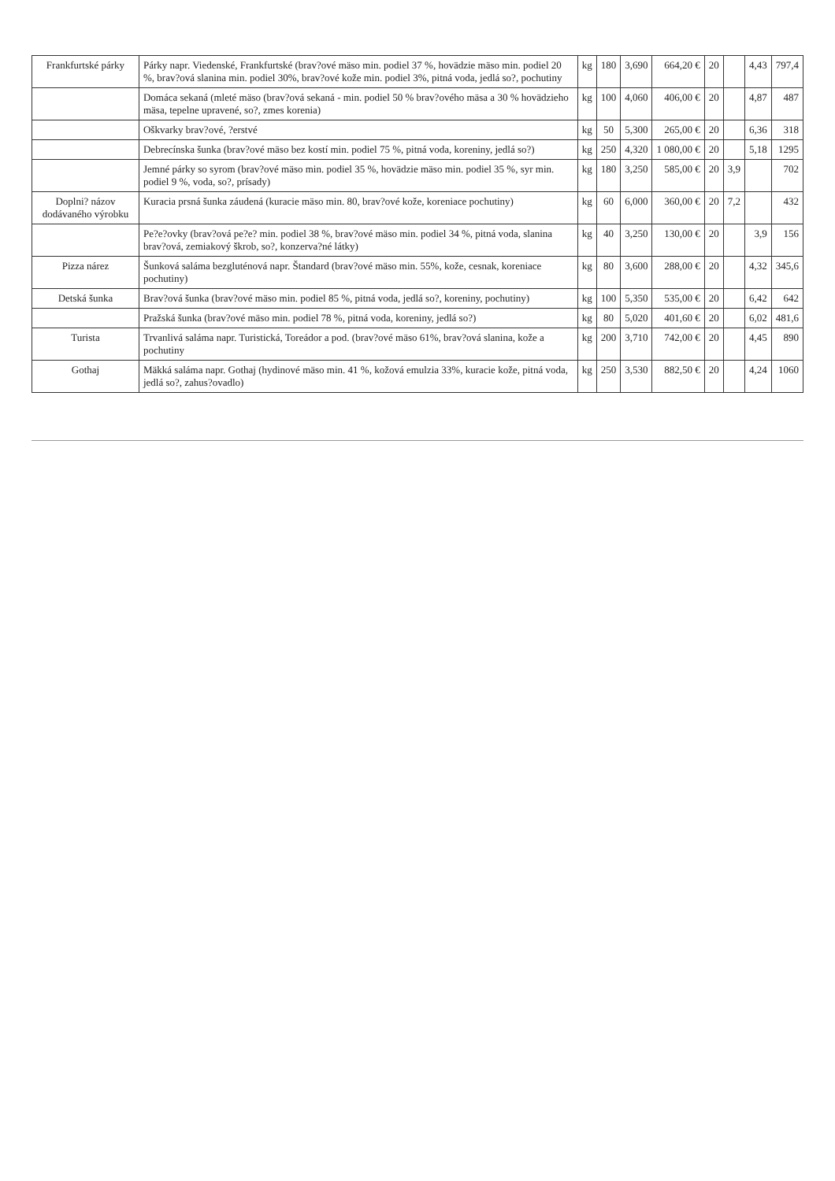| Frankfurtské párky | Párky napr. Viedenské, Frankfurtské (brav?ové mäso min. podiel 37 %, hovädzie mäso min. podiel 20 %, brav?ová slanina min. podiel 30%, brav?ové kože min. podiel 3%, pitná voda, jedlá so?, pochutiny | kg | 180 | 3,690 | 664,20 € | 20 | | 4,43 | 797,4 |
| | Domáca sekaná (mleté mäso (brav?ová sekaná - min. podiel 50 % brav?ového mäsa a 30 % hovädzieho mäsa, tepelne upravené, so?, zmes korenia) | kg | 100 | 4,060 | 406,00 € | 20 | | 4,87 | 487 |
| | Oškvarky brav?ové, ?erstvé | kg | 50 | 5,300 | 265,00 € | 20 | | 6,36 | 318 |
| | Debrecínska šunka (brav?ové mäso bez kostí min. podiel 75 %, pitná voda, koreniny, jedlá so?) | kg | 250 | 4,320 | 1 080,00 € | 20 | | 5,18 | 1295 |
| | Jemné párky so syrom (brav?ové mäso min. podiel 35 %, hovädzie mäso min. podiel 35 %, syr min. podiel 9 %, voda, so?, prísady) | kg | 180 | 3,250 | 585,00 € | 20 | 3,9 | | 702 |
| Doplni? názov dodávaného výrobku | Kuracia prsná šunka záudená (kuracie mäso min. 80, brav?ové kože, koreniace pochutiny) | kg | 60 | 6,000 | 360,00 € | 20 | 7,2 | | 432 |
| | Pe?e?ovky (brav?ová pe?e? min. podiel 38 %, brav?ové mäso min. podiel 34 %, pitná voda, slanina brav?ová, zemiakový škrob, so?, konzerva?né látky) | kg | 40 | 3,250 | 130,00 € | 20 | | 3,9 | 156 |
| Pizza nárez | Šunková saláma bezgluténová napr. Štandard (brav?ové mäso min. 55%, kože, cesnak, koreniace pochutiny) | kg | 80 | 3,600 | 288,00 € | 20 | | 4,32 | 345,6 |
| Detská šunka | Brav?ová šunka (brav?ové mäso min. podiel 85 %, pitná voda, jedlá so?, koreniny, pochutiny) | kg | 100 | 5,350 | 535,00 € | 20 | | 6,42 | 642 |
| | Pražská šunka (brav?ové mäso min. podiel 78 %, pitná voda, koreniny, jedlá so?) | kg | 80 | 5,020 | 401,60 € | 20 | | 6,02 | 481,6 |
| Turista | Trvanlivá saláma napr. Turistická, Toreádor a pod. (brav?ové mäso 61%, brav?ová slanina, kože a pochutiny | kg | 200 | 3,710 | 742,00 € | 20 | | 4,45 | 890 |
| Gothaj | Mäkká saláma napr. Gothaj (hydinové mäso min. 41 %, kožová emulzia 33%, kuracie kože, pitná voda, jedlá so?, zahus?ovadlo) | kg | 250 | 3,530 | 882,50 € | 20 | | 4,24 | 1060 |